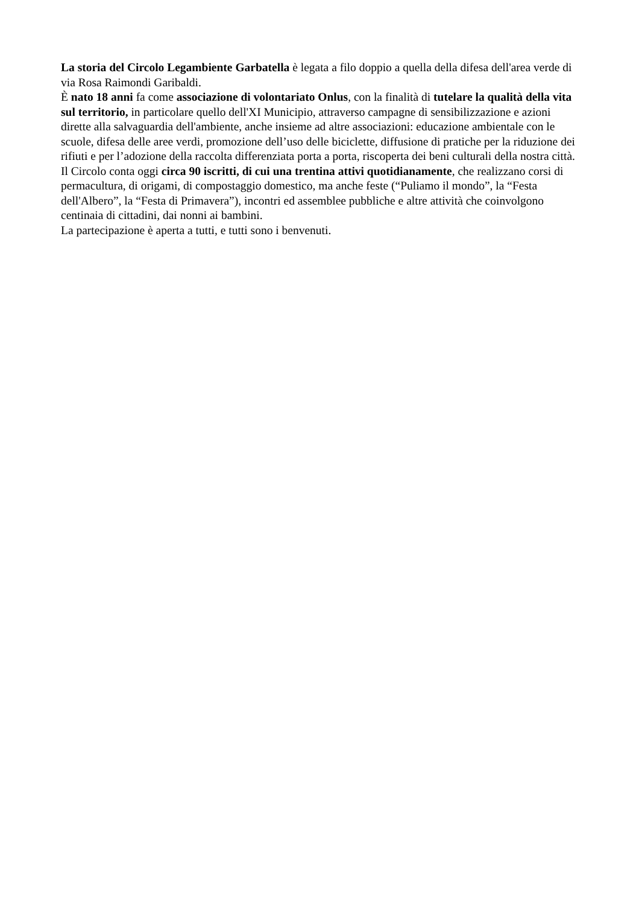La storia del Circolo Legambiente Garbatella è legata a filo doppio a quella della difesa dell'area verde di via Rosa Raimondi Garibaldi.
È nato 18 anni fa come associazione di volontariato Onlus, con la finalità di tutelare la qualità della vita sul territorio, in particolare quello dell'XI Municipio, attraverso campagne di sensibilizzazione e azioni dirette alla salvaguardia dell'ambiente, anche insieme ad altre associazioni: educazione ambientale con le scuole, difesa delle aree verdi, promozione dell’uso delle biciclette, diffusione di pratiche per la riduzione dei rifiuti e per l’adozione della raccolta differenziata porta a porta, riscoperta dei beni culturali della nostra città.
Il Circolo conta oggi circa 90 iscritti, di cui una trentina attivi quotidianamente, che realizzano corsi di permacultura, di origami, di compostaggio domestico, ma anche feste (“Puliamo il mondo”, la “Festa dell'Albero”, la “Festa di Primavera”), incontri ed assemblee pubbliche e altre attività che coinvolgono centinaia di cittadini, dai nonni ai bambini.
La partecipazione è aperta a tutti, e tutti sono i benvenuti.